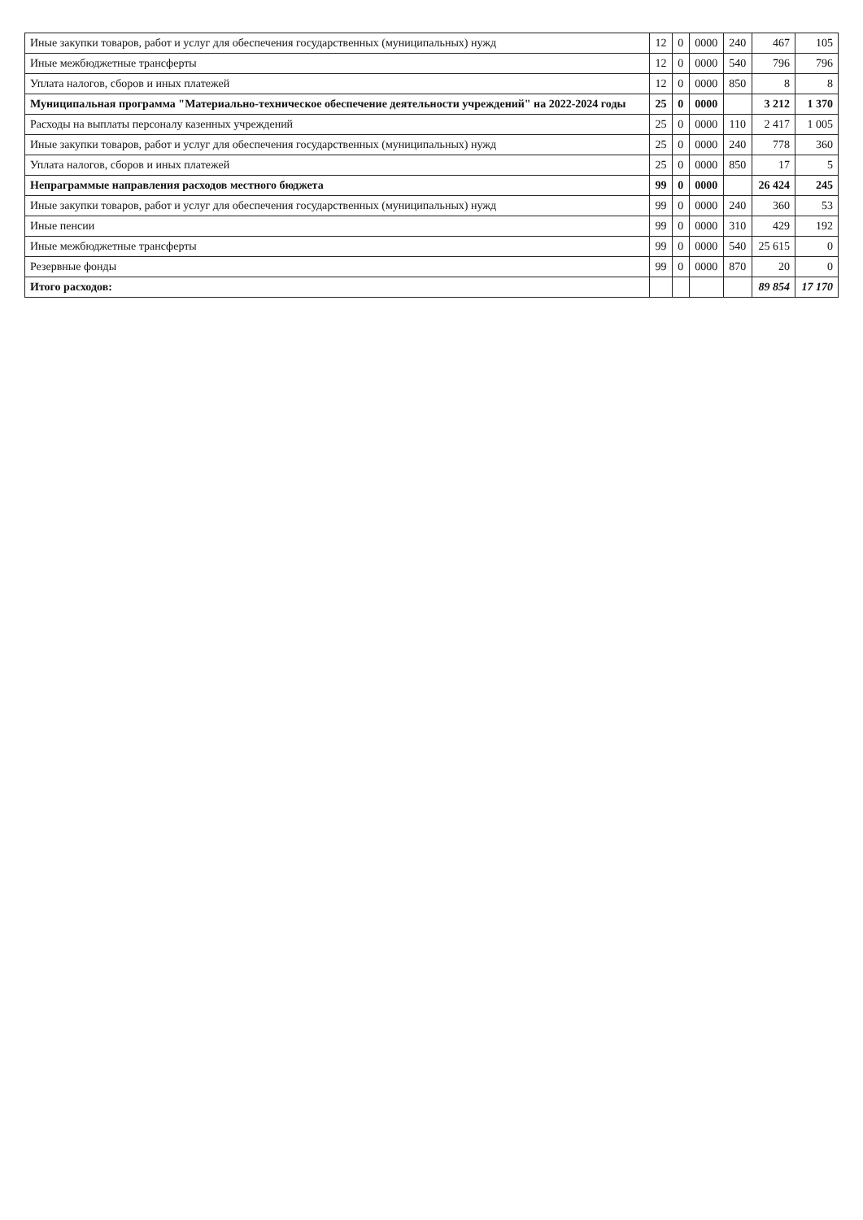| Иные закупки товаров, работ и услуг для обеспечения государственных (муниципальных) нужд | 12 | 0 | 0000 | 240 | 467 | 105 |
| Иные межбюджетные трансферты | 12 | 0 | 0000 | 540 | 796 | 796 |
| Уплата налогов, сборов и иных платежей | 12 | 0 | 0000 | 850 | 8 | 8 |
| Муниципальная программа "Материально-техническое обеспечение деятельности учреждений" на 2022-2024 годы | 25 | 0 | 0000 | | 3 212 | 1 370 |
| Расходы на выплаты персоналу казенных учреждений | 25 | 0 | 0000 | 110 | 2 417 | 1 005 |
| Иные закупки товаров, работ и услуг для обеспечения государственных (муниципальных) нужд | 25 | 0 | 0000 | 240 | 778 | 360 |
| Уплата налогов, сборов и иных платежей | 25 | 0 | 0000 | 850 | 17 | 5 |
| Непраграммые направления расходов местного бюджета | 99 | 0 | 0000 | | 26 424 | 245 |
| Иные закупки товаров, работ и услуг для обеспечения государственных (муниципальных) нужд | 99 | 0 | 0000 | 240 | 360 | 53 |
| Иные пенсии | 99 | 0 | 0000 | 310 | 429 | 192 |
| Иные межбюджетные трансферты | 99 | 0 | 0000 | 540 | 25 615 | 0 |
| Резервные фонды | 99 | 0 | 0000 | 870 | 20 | 0 |
| Итого расходов: | | | | | 89 854 | 17 170 |